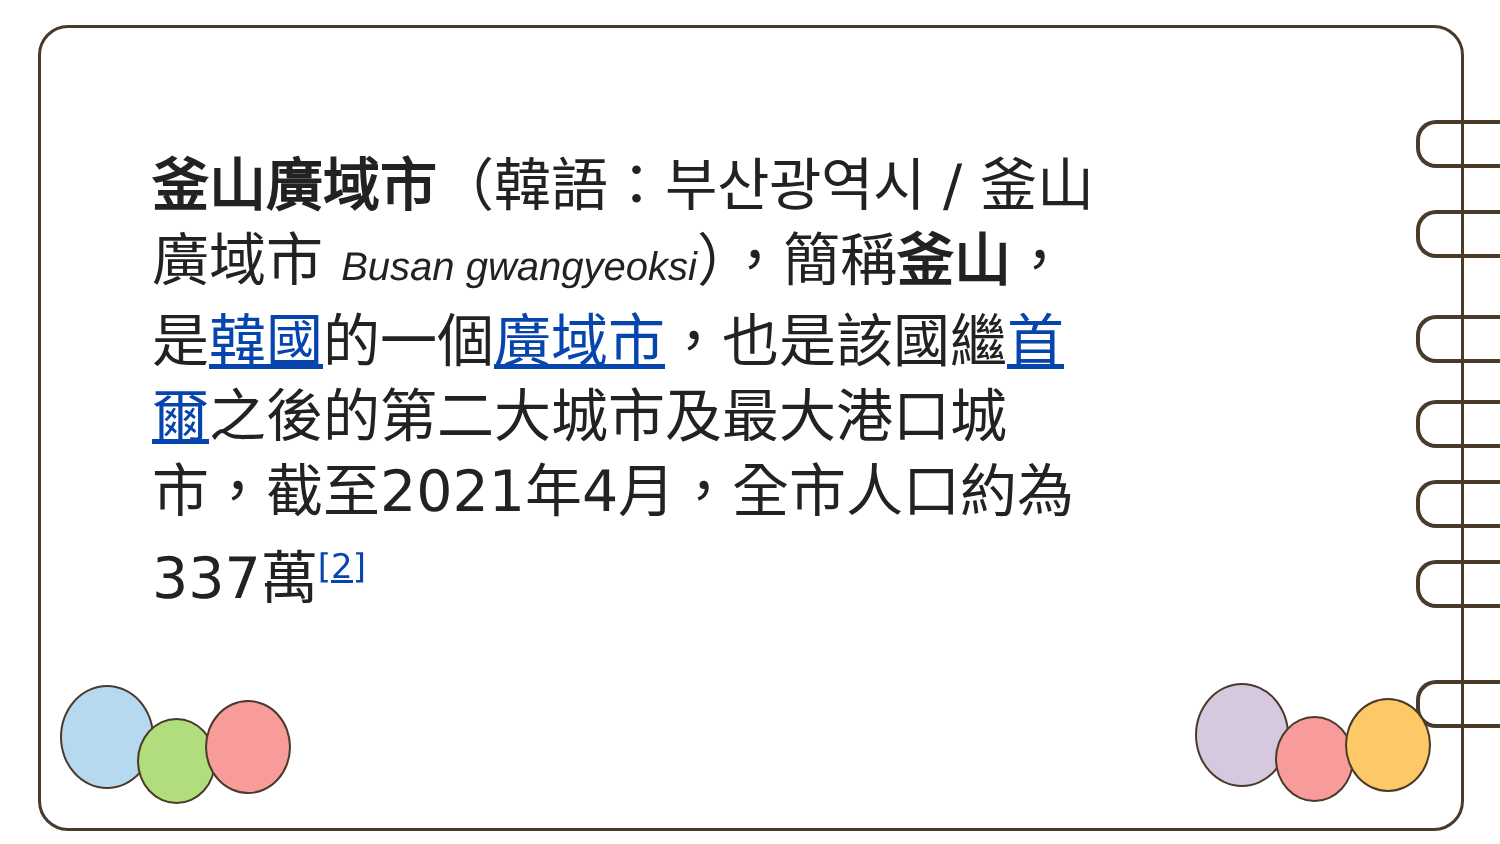釜山廣域市（韓語：부산광역시 / 釜山廣域市 Busan gwangyeoksi），簡稱釜山，是韓國的一個廣域市，也是該國繼首爾之後的第二大城市及最大港口城市，截至2021年4月，全市人口約為337萬<sup>[2]</sup>